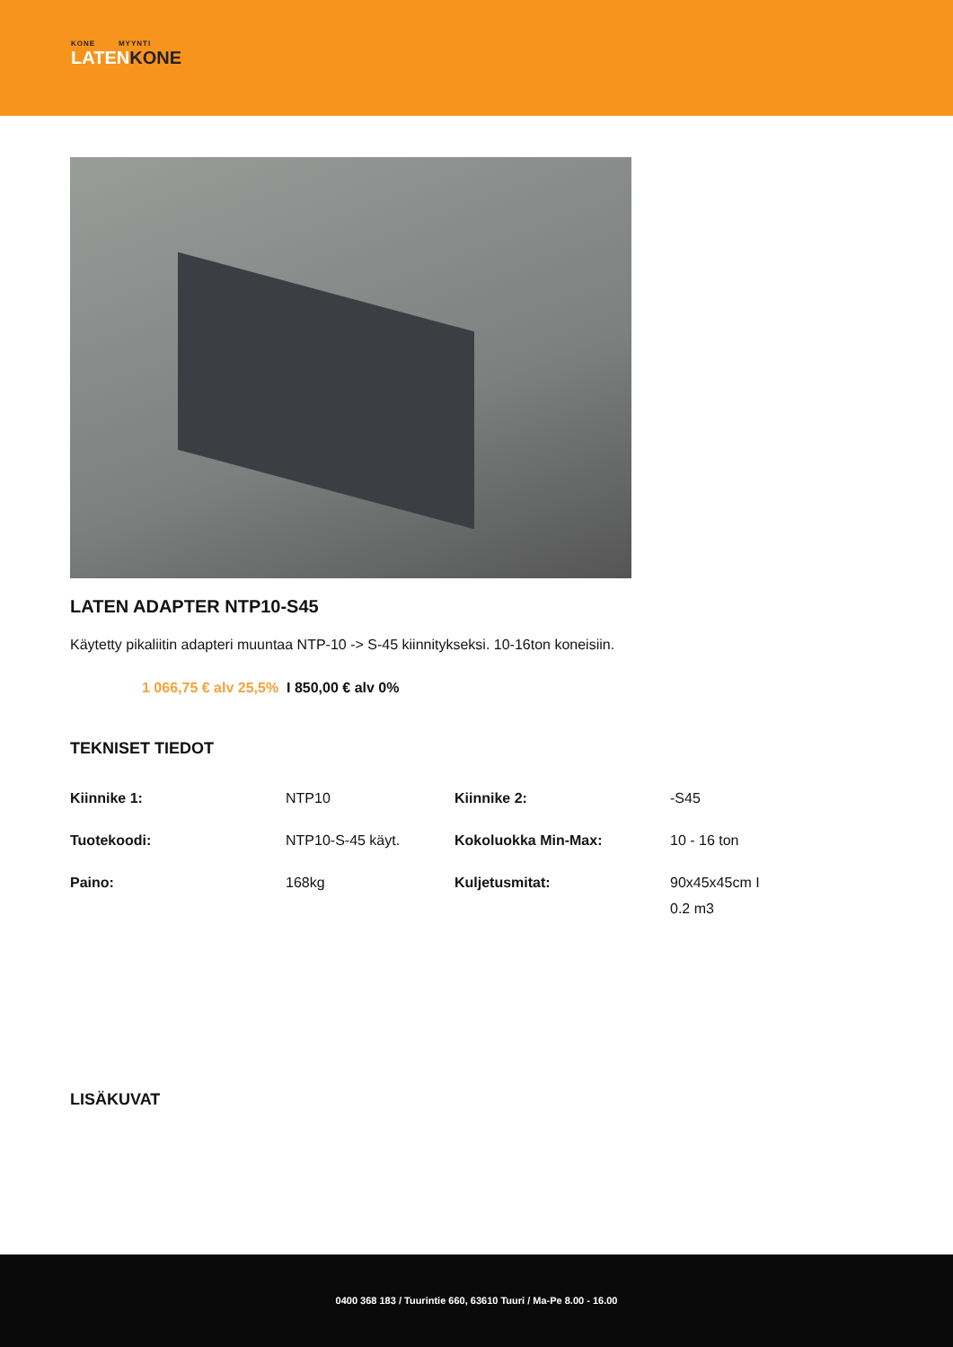KONE MYYNTI
LATENKONE
LATEN ADAPTER NTP10-S45
Käytetty pikaliitin adapteri muuntaa NTP-10 -> S-45 kiinnitykseksi. 10-16ton koneisiin.
1 066,75 € alv 25,5% I 850,00 € alv 0%
TEKNISET TIEDOT
| Kiinnike 1: | NTP10 | Kiinnike 2: | -S45 |
| Tuotekoodi: | NTP10-S-45 käyt. | Kokoluokka Min-Max: | 10 - 16 ton |
| Paino: | 168kg | Kuljetusmitat: | 90x45x45cm I 0.2 m3 |
LISÄKUVAT
0400 368 183 / Tuurintie 660, 63610 Tuuri / Ma-Pe 8.00 - 16.00